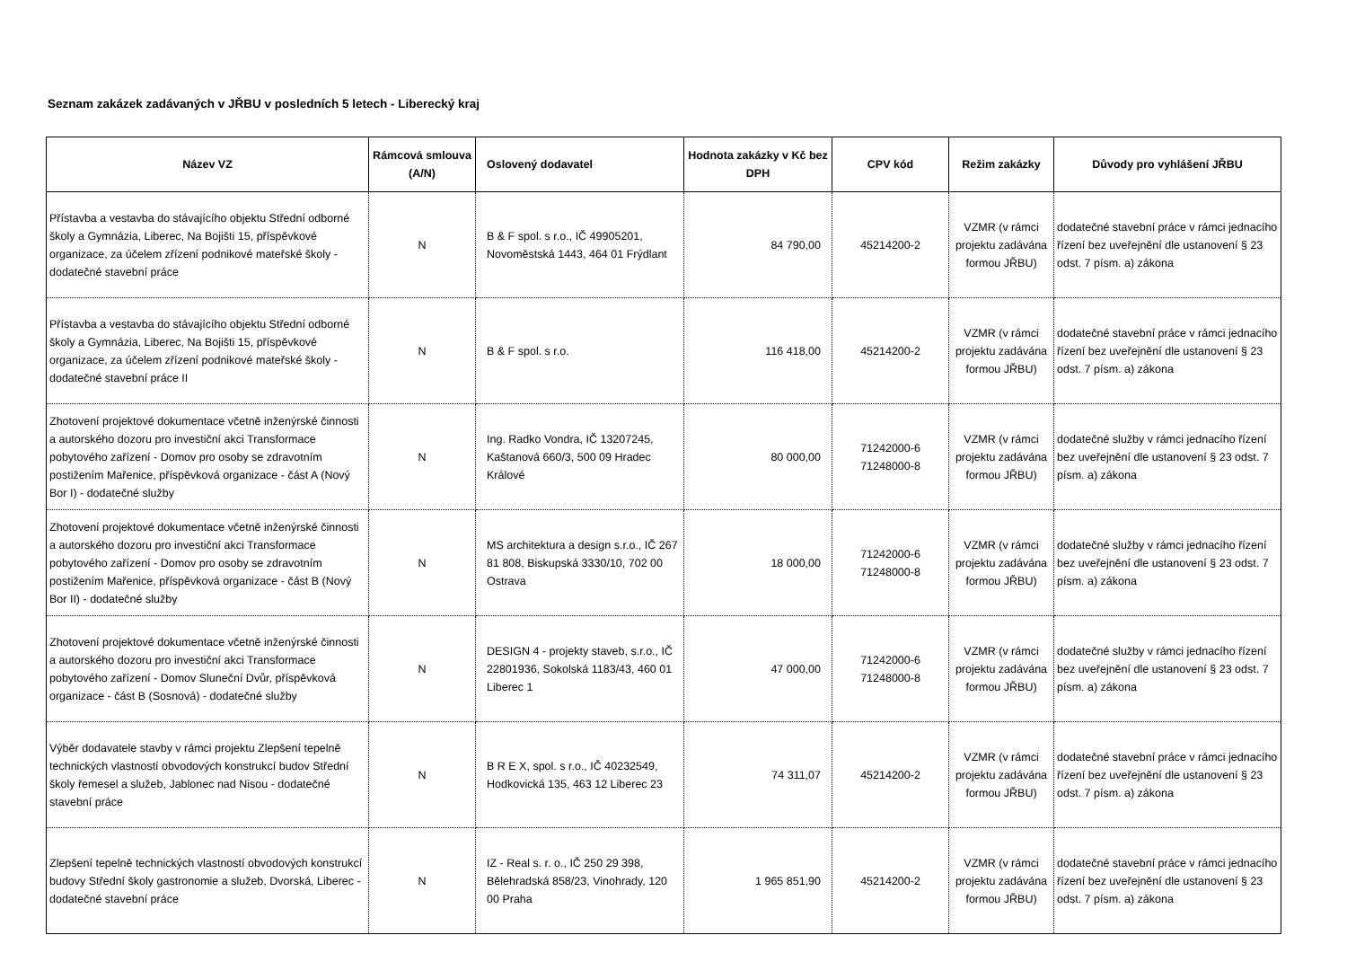Seznam zakázek zadávaných v JŘBU v posledních 5 letech - Liberecký kraj
| Název VZ | Rámcová smlouva (A/N) | Oslovený dodavatel | Hodnota zakázky v Kč bez DPH | CPV kód | Režim zakázky | Důvody pro vyhlášení JŘBU |
| --- | --- | --- | --- | --- | --- | --- |
| Přístavba a vestavba do stávajícího objektu Střední odborné školy a Gymnázia, Liberec, Na Bojišti 15, příspěvkové organizace, za účelem zřízení podnikové mateřské školy - dodatečné stavební práce | N | B & F spol. s r.o., IČ 49905201, Novoměstská 1443, 464 01 Frýdlant | 84 790,00 | 45214200-2 | VZMR (v rámci projektu zadávána formou JŘBU) | dodatečné stavební práce v rámci jednacího řízení bez uveřejnění dle ustanovení § 23 odst. 7 písm. a) zákona |
| Přístavba a vestavba do stávajícího objektu Střední odborné školy a Gymnázia, Liberec, Na Bojišti 15, příspěvkové organizace, za účelem zřízení podnikové mateřské školy - dodatečné stavební práce II | N | B & F spol. s r.o. | 116 418,00 | 45214200-2 | VZMR (v rámci projektu zadávána formou JŘBU) | dodatečné stavební práce v rámci jednacího řízení bez uveřejnění dle ustanovení § 23 odst. 7 písm. a) zákona |
| Zhotovení projektové dokumentace včetně inženýrské činnosti a autorského dozoru pro investiční akci Transformace pobytového zařízení - Domov pro osoby se zdravotním postižením Mařenice, příspěvková organizace - část A (Nový Bor I) - dodatečné služby | N | Ing. Radko Vondra, IČ 13207245, Kaštanová 660/3, 500 09 Hradec Králové | 80 000,00 | 71242000-6 71248000-8 | VZMR (v rámci projektu zadávána formou JŘBU) | dodatečné služby v rámci jednacího řízení bez uveřejnění dle ustanovení § 23 odst. 7 písm. a) zákona |
| Zhotovení projektové dokumentace včetně inženýrské činnosti a autorského dozoru pro investiční akci Transformace pobytového zařízení - Domov pro osoby se zdravotním postižením Mařenice, příspěvková organizace - část B (Nový Bor II) - dodatečné služby | N | MS architektura a design s.r.o., IČ 267 81 808, Biskupská 3330/10, 702 00 Ostrava | 18 000,00 | 71242000-6 71248000-8 | VZMR (v rámci projektu zadávána formou JŘBU) | dodatečné služby v rámci jednacího řízení bez uveřejnění dle ustanovení § 23 odst. 7 písm. a) zákona |
| Zhotovení projektové dokumentace včetně inženýrské činnosti a autorského dozoru pro investiční akci Transformace pobytového zařízení - Domov Sluneční Dvůr, příspěvková organizace - část B (Sosnová) - dodatečné služby | N | DESIGN 4 - projekty staveb, s.r.o., IČ 22801936, Sokolská 1183/43, 460 01 Liberec 1 | 47 000,00 | 71242000-6 71248000-8 | VZMR (v rámci projektu zadávána formou JŘBU) | dodatečné služby v rámci jednacího řízení bez uveřejnění dle ustanovení § 23 odst. 7 písm. a) zákona |
| Výběr dodavatele stavby v rámci projektu Zlepšení tepelně technických vlastností obvodových konstrukcí budov Střední školy řemesel a služeb, Jablonec nad Nisou - dodatečné stavební práce | N | B R E X, spol. s r.o., IČ 40232549, Hodkovická 135, 463 12 Liberec 23 | 74 311,07 | 45214200-2 | VZMR (v rámci projektu zadávána formou JŘBU) | dodatečné stavební práce v rámci jednacího řízení bez uveřejnění dle ustanovení § 23 odst. 7 písm. a) zákona |
| Zlepšení tepelně technických vlastností obvodových konstrukcí budovy Střední školy gastronomie a služeb, Dvorská, Liberec - dodatečné stavební práce | N | IZ - Real s. r. o., IČ 250 29 398, Bělehradská 858/23, Vinohrady, 120 00 Praha | 1 965 851,90 | 45214200-2 | VZMR (v rámci projektu zadávána formou JŘBU) | dodatečné stavební práce v rámci jednacího řízení bez uveřejnění dle ustanovení § 23 odst. 7 písm. a) zákona |